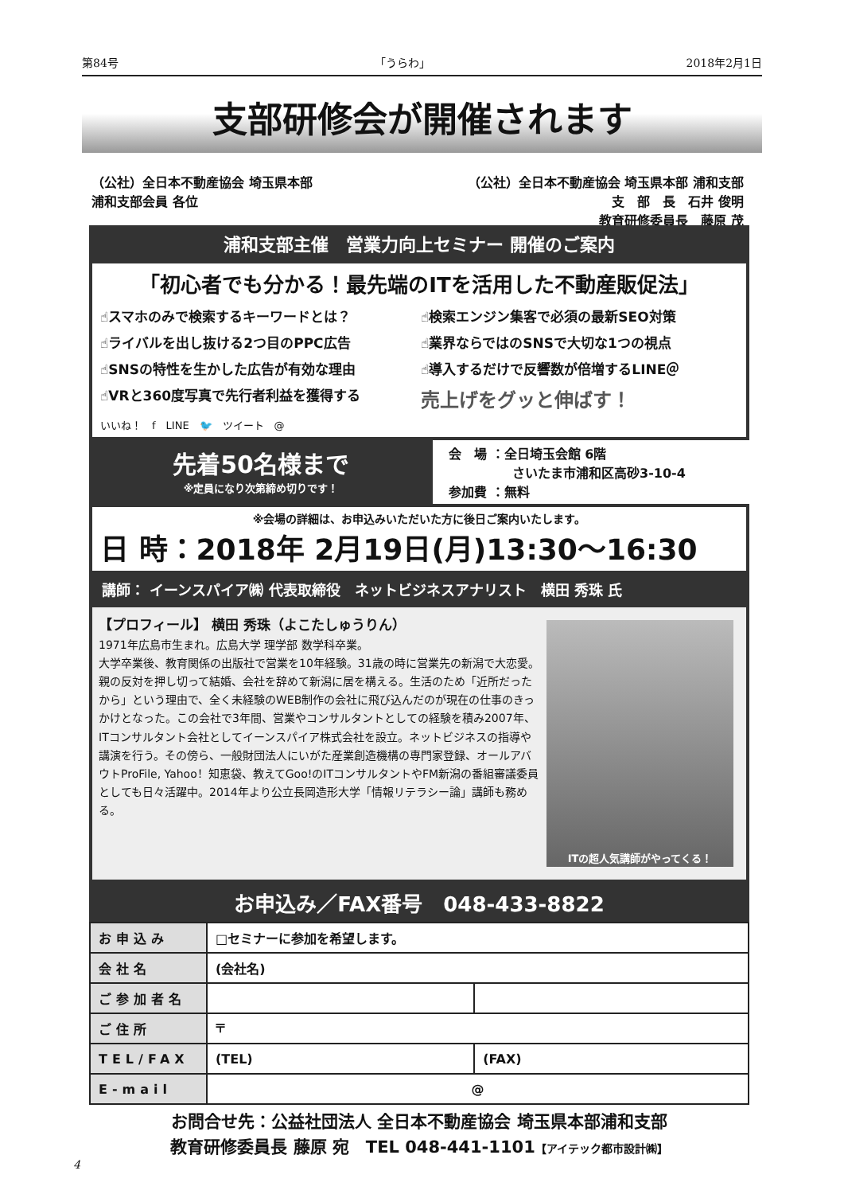第84号 「うらわ」 2018年2月1日
支部研修会が開催されます
（公社）全日本不動産協会 埼玉県本部
浦和支部会員 各位
（公社）全日本不動産協会 埼玉県本部 浦和支部
支　部　長　石井 俊明
教育研修委員長　藤原 茂
浦和支部主催　営業力向上セミナー 開催のご案内
「初心者でも分かる！最先端のITを活用した不動産販促法」
☝スマホのみで検索するキーワードとは？
☝検索エンジン集客で必須の最新SEO対策
☝ライバルを出し抜ける2つ目のPPC広告
☝業界ならではのSNSで大切な1つの視点
☝SNSの特性を生かした広告が有効な理由
☝導入するだけで反響数が倍増するLINE＠
☝VRと360度写真で先行者利益を獲得する
売上げをグッと伸ばす！
いいね！　f　LINE　🐦　ツイート　@
先着50名様まで
※定員になり次第締め切りです！
会　場 ：全日埼玉会館 6階
　　　　　さいたま市浦和区高砂3-10-4
参加費 ：無料
※会場の詳細は、お申込みいただいた方に後日ご案内いたします。
日 時：2018年 2月19日(月)13:30〜16:30
講師： イーンスパイア㈱ 代表取締役　ネットビジネスアナリスト　横田 秀珠 氏
ITの超人気講師がやってくる！
【プロフィール】 横田 秀珠（よこたしゅうりん）
1971年広島市生まれ。広島大学 理学部 数学科卒業。
大学卒業後、教育関係の出版社で営業を10年経験。31歳の時に営業先の新潟で大恋愛。親の反対を押し切って結婚、会社を辞めて新潟に居を構える。生活のため「近所だったから」という理由で、全く未経験のWEB制作の会社に飛び込んだのが現在の仕事のきっかけとなった。この会社で3年間、営業やコンサルタントとしての経験を積み2007年、ITコンサルタント会社としてイーンスパイア株式会社を設立。ネットビジネスの指導や講演を行う。その傍ら、一般財団法人にいがた産業創造機構の専門家登録、オールアバウトProFile, Yahoo！知恵袋、教えてGoo!のITコンサルタントやFM新潟の番組審議委員としても日々活躍中。2014年より公立長岡造形大学「情報リテラシー論」講師も務める。
お申込み／FAX番号　048-433-8822
| お申込み | □セミナーに参加を希望します。 | |
| 会社名 | (会社名) | |
| ご参加者名 | | |
| ご住所 | 〒 | |
| TEL/FAX | (TEL) | (FAX) |
| E-mail | @ | |
お問合せ先：公益社団法人 全日本不動産協会 埼玉県本部浦和支部
教育研修委員長 藤原 宛　TEL 048-441-1101【アイテック都市設計㈱】
4